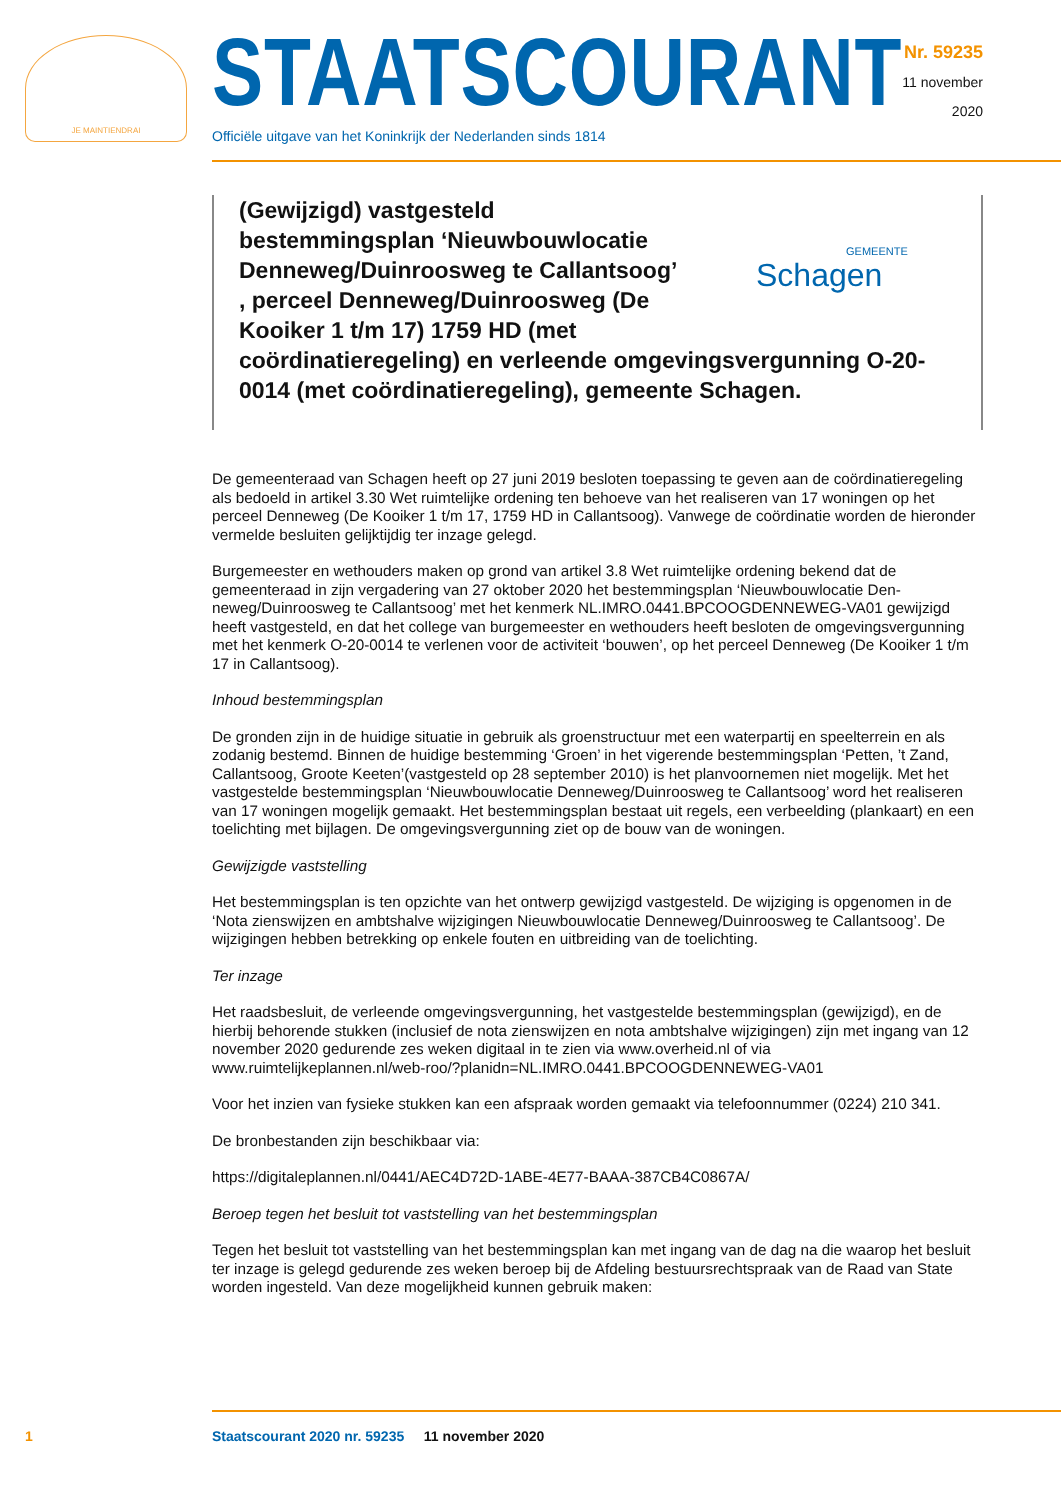JE MAINTIENDRAI STAATSCOURANT
Officiële uitgave van het Koninkrijk der Nederlanden sinds 1814
Nr. 59235
11 november
2020
(Gewijzigd) vastgesteld
bestemmingsplan ‘Nieuwbouwlocatie
Denneweg/Duinroosweg te Callantsoog’
, perceel Denneweg/Duinroosweg (De
Kooiker 1 t/m 17) 1759 HD (met
coördinatieregeling) en verleende omgevingsvergunning O-20-0014 (met coördinatieregeling), gemeente Schagen.
GEMEENTE
Schagen
De gemeenteraad van Schagen heeft op 27 juni 2019 besloten toepassing te geven aan de coördinatie­regeling als bedoeld in artikel 3.30 Wet ruimtelijke ordening ten behoeve van het realiseren van 17 woningen op het perceel Denneweg (De Kooiker 1 t/m 17, 1759 HD in Callantsoog). Vanwege de coör­dinatie worden de hieronder vermelde besluiten gelijktijdig ter inzage gelegd.
Burgemeester en wethouders maken op grond van artikel 3.8 Wet ruimtelijke ordening bekend dat de gemeenteraad in zijn vergadering van 27 oktober 2020 het bestemmingsplan ‘Nieuwbouwlocatie Den­neweg/Duinroosweg te Callantsoog’ met het kenmerk NL.IMRO.0441.BPCOOGDENNEWEG-VA01 gewij­zigd heeft vastgesteld, en dat het college van burgemeester en wethouders heeft besloten de omge­vingsvergunning met het kenmerk O-20-0014 te verlenen voor de activiteit ‘bouwen’, op het perceel Denneweg (De Kooiker 1 t/m 17 in Callantsoog).
Inhoud bestemmingsplan
De gronden zijn in de huidige situatie in gebruik als groenstructuur met een waterpartij en speelterrein en als zodanig bestemd. Binnen de huidige bestemming ‘Groen’ in het vigerende bestemmingsplan ‘Petten, ’t Zand, Callantsoog, Groote Keeten’(vastgesteld op 28 september 2010) is het planvoornemen niet mogelijk. Met het vastgestelde bestemmingsplan ‘Nieuwbouwlocatie Denneweg/Duinroosweg te Callantsoog’ word het realiseren van 17 woningen mogelijk gemaakt. Het bestemmingsplan bestaat uit regels, een verbeelding (plankaart) en een toelichting met bijlagen. De omgevingsvergunning ziet op de bouw van de woningen.
Gewijzigde vaststelling
Het bestemmingsplan is ten opzichte van het ontwerp gewijzigd vastgesteld. De wijziging is opgenomen in de ‘Nota zienswijzen en ambtshalve wijzigingen Nieuwbouwlocatie Denneweg/Duinroosweg te Cal­lantsoog’. De wijzigingen hebben betrekking op enkele fouten en uitbreiding van de toelichting.
Ter inzage
Het raadsbesluit, de verleende omgevingsvergunning, het vastgestelde bestemmingsplan (gewijzigd), en de hierbij behorende stukken (inclusief de nota zienswijzen en nota ambtshalve wijzigingen) zijn met ingang van 12 november 2020 gedurende zes weken digitaal in te zien via www.overheid.nl of via www.ruimtelijkeplannen.nl/web-roo/?planidn=NL.IMRO.0441.BPCOOGDENNEWEG-VA01
Voor het inzien van fysieke stukken kan een afspraak worden gemaakt via telefoonnummer (0224) 210 341.
De bronbestanden zijn beschikbaar via:
https://digitaleplannen.nl/0441/AEC4D72D-1ABE-4E77-BAAA-387CB4C0867A/
Beroep tegen het besluit tot vaststelling van het bestemmingsplan
Tegen het besluit tot vaststelling van het bestemmingsplan kan met ingang van de dag na die waarop het besluit ter inzage is gelegd gedurende zes weken beroep bij de Afdeling bestuursrechtspraak van de Raad van State worden ingesteld. Van deze mogelijkheid kunnen gebruik maken:
1 Staatscourant 2020 nr. 59235 11 november 2020